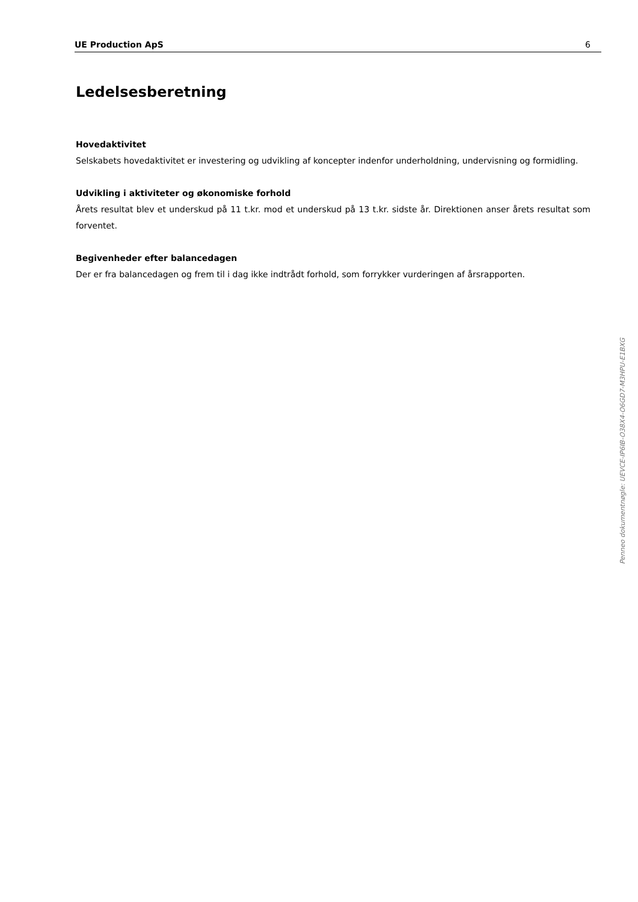UE Production ApS 6
Ledelsesberetning
Hovedaktivitet
Selskabets hovedaktivitet er investering og udvikling af koncepter indenfor underholdning, undervisning og formidling.
Udvikling i aktiviteter og økonomiske forhold
Årets resultat blev et underskud på 11 t.kr. mod et underskud på 13 t.kr. sidste år. Direktionen anser årets resultat som forventet.
Begivenheder efter balancedagen
Der er fra balancedagen og frem til i dag ikke indtrådt forhold, som forrykker vurderingen af årsrapporten.
Penneo dokumentnøgle: UEVCE-IP6IB-O38X4-O6GD7-M3HPU-E1BXG